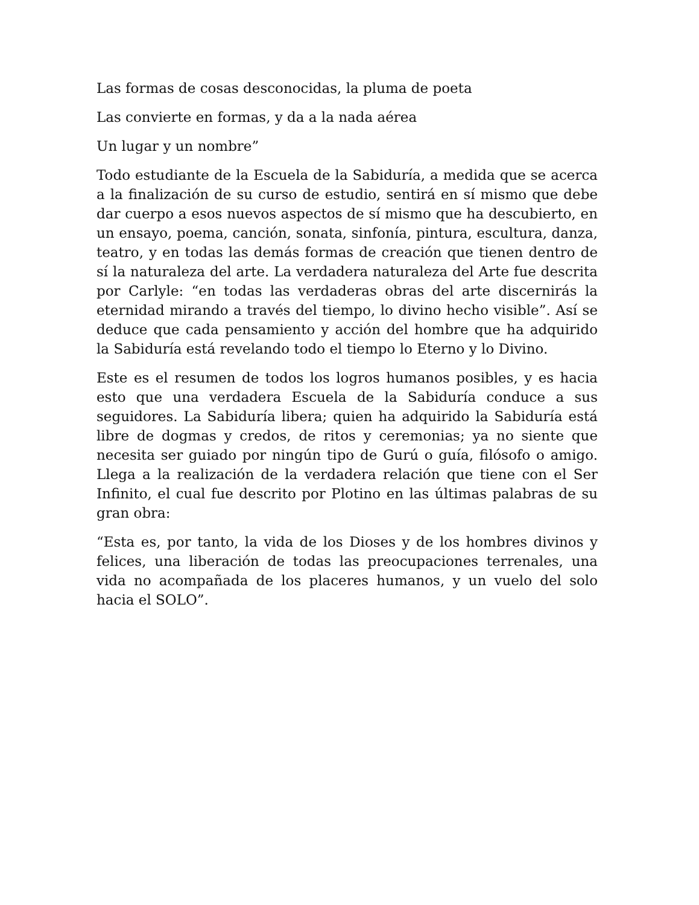Las formas de cosas desconocidas, la pluma de poeta
Las convierte en formas, y da a la nada aérea
Un lugar y un nombre”
Todo estudiante de la Escuela de la Sabiduría, a medida que se acerca a la finalización de su curso de estudio, sentirá en sí mismo que debe dar cuerpo a esos nuevos aspectos de sí mismo que ha descubierto, en un ensayo, poema, canción, sonata, sinfonía, pintura, escultura, danza, teatro, y en todas las demás formas de creación que tienen dentro de sí la naturaleza del arte. La verdadera naturaleza del Arte fue descrita por Carlyle: “en todas las verdaderas obras del arte discernirás la eternidad mirando a través del tiempo, lo divino hecho visible”. Así se deduce que cada pensamiento y acción del hombre que ha adquirido la Sabiduría está revelando todo el tiempo lo Eterno y lo Divino.
Este es el resumen de todos los logros humanos posibles, y es hacia esto que una verdadera Escuela de la Sabiduría conduce a sus seguidores. La Sabiduría libera; quien ha adquirido la Sabiduría está libre de dogmas y credos, de ritos y ceremonias; ya no siente que necesita ser guiado por ningún tipo de Gurú o guía, filósofo o amigo. Llega a la realización de la verdadera relación que tiene con el Ser Infinito, el cual fue descrito por Plotino en las últimas palabras de su gran obra:
“Esta es, por tanto, la vida de los Dioses y de los hombres divinos y felices, una liberación de todas las preocupaciones terrenales, una vida no acompañada de los placeres humanos, y un vuelo del solo hacia el SOLO”.